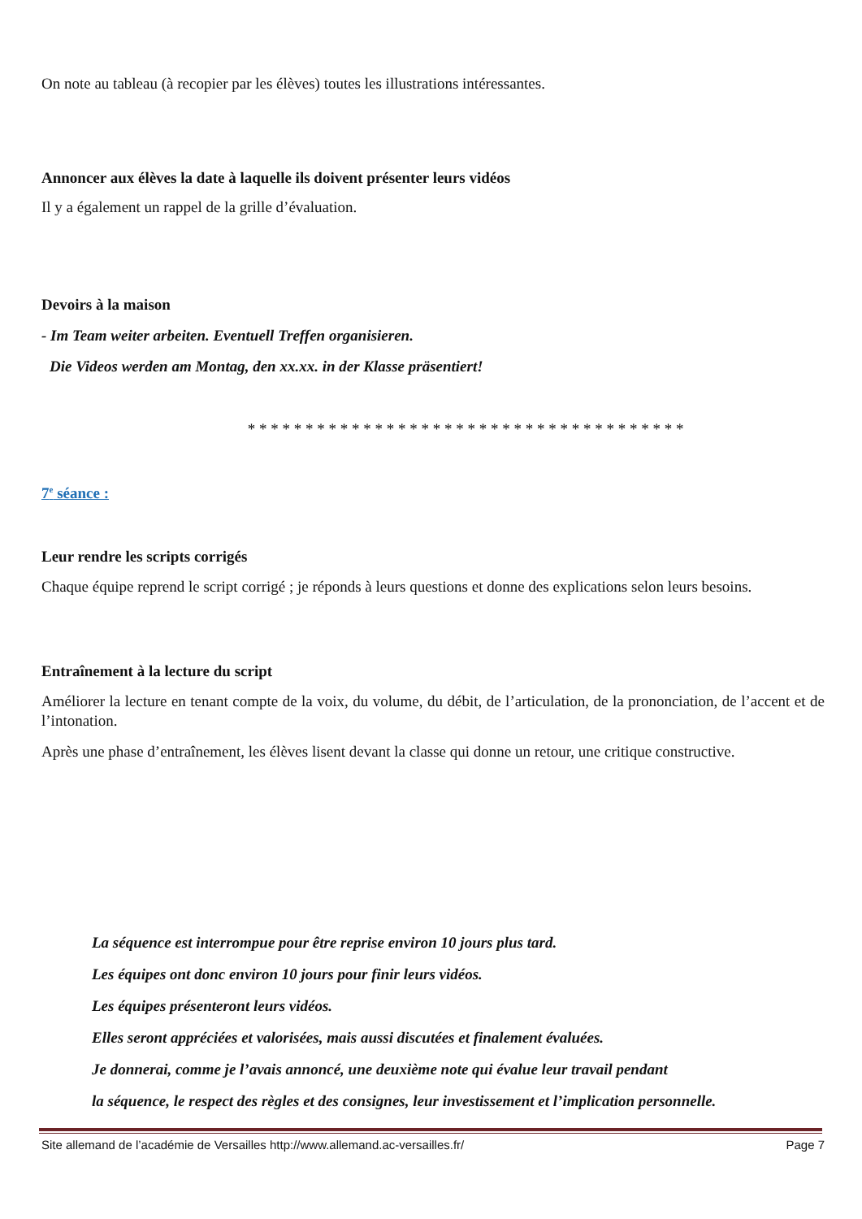On note au tableau (à recopier par les élèves) toutes les illustrations intéressantes.
Annoncer aux élèves la date à laquelle ils doivent présenter leurs vidéos
Il y a également un rappel de la grille d’évaluation.
Devoirs à la maison
- Im Team weiter arbeiten. Eventuell Treffen organisieren.
Die Videos werden am Montag, den xx.xx. in der Klasse präsentiert!
* * * * * * * * * * * * * * * * * * * * * * * * * * * * * * * * * * * * * *
7<sup>e</sup> séance :
Leur rendre les scripts corrigés
Chaque équipe reprend le script corrigé ; je réponds à leurs questions et donne des explications selon leurs besoins.
Entraînement à la lecture du script
Améliorer la lecture en tenant compte de la voix, du volume, du débit, de l’articulation, de la prononciation, de l’accent et de l’intonation.
Après une phase d’entraînement, les élèves lisent devant la classe qui donne un retour, une critique constructive.
La séquence est interrompue pour être reprise environ 10 jours plus tard.
Les équipes ont donc environ 10 jours pour finir leurs vidéos.
Les équipes présenteront leurs vidéos.
Elles seront appréciées et valorisées, mais aussi discutées et finalement évaluées.
Je donnerai, comme je l’avais annoncé, une deuxième note qui évalue leur travail pendant
la séquence, le respect des règles et des consignes, leur investissement et l’implication personnelle.
Site allemand de l’académie de Versailles http://www.allemand.ac-versailles.fr/ Page 7